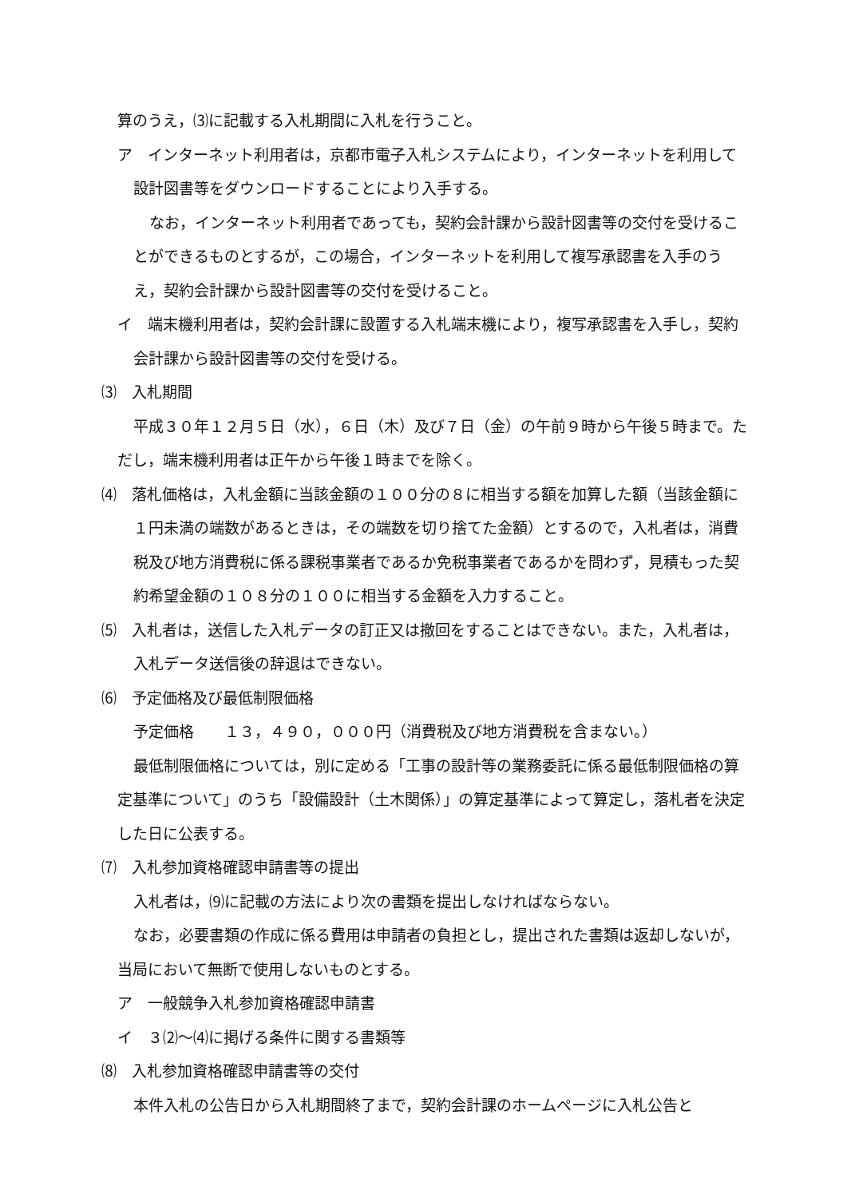算のうえ，⑶に記載する入札期間に入札を行うこと。
ア　インターネット利用者は，京都市電子入札システムにより，インターネットを利用して設計図書等をダウンロードすることにより入手する。
なお，インターネット利用者であっても，契約会計課から設計図書等の交付を受けることができるものとするが，この場合，インターネットを利用して複写承認書を入手のうえ，契約会計課から設計図書等の交付を受けること。
イ　端末機利用者は，契約会計課に設置する入札端末機により，複写承認書を入手し，契約会計課から設計図書等の交付を受ける。
⑶　入札期間
平成３０年１２月５日（水），６日（木）及び７日（金）の午前９時から午後５時まで。ただし，端末機利用者は正午から午後１時までを除く。
⑷　落札価格は，入札金額に当該金額の１００分の８に相当する額を加算した額（当該金額に１円未満の端数があるときは，その端数を切り捨てた金額）とするので，入札者は，消費税及び地方消費税に係る課税事業者であるか免税事業者であるかを問わず，見積もった契約希望金額の１０８分の１００に相当する金額を入力すること。
⑸　入札者は，送信した入札データの訂正又は撤回をすることはできない。また，入札者は，入札データ送信後の辞退はできない。
⑹　予定価格及び最低制限価格
予定価格　　１３，４９０，０００円（消費税及び地方消費税を含まない。）
最低制限価格については，別に定める「工事の設計等の業務委託に係る最低制限価格の算定基準について」のうち「設備設計（土木関係）」の算定基準によって算定し，落札者を決定した日に公表する。
⑺　入札参加資格確認申請書等の提出
入札者は，⑼に記載の方法により次の書類を提出しなければならない。
なお，必要書類の作成に係る費用は申請者の負担とし，提出された書類は返却しないが，当局において無断で使用しないものとする。
ア　一般競争入札参加資格確認申請書
イ　３⑵～⑷に掲げる条件に関する書類等
⑻　入札参加資格確認申請書等の交付
本件入札の公告日から入札期間終了まで，契約会計課のホームページに入札公告と